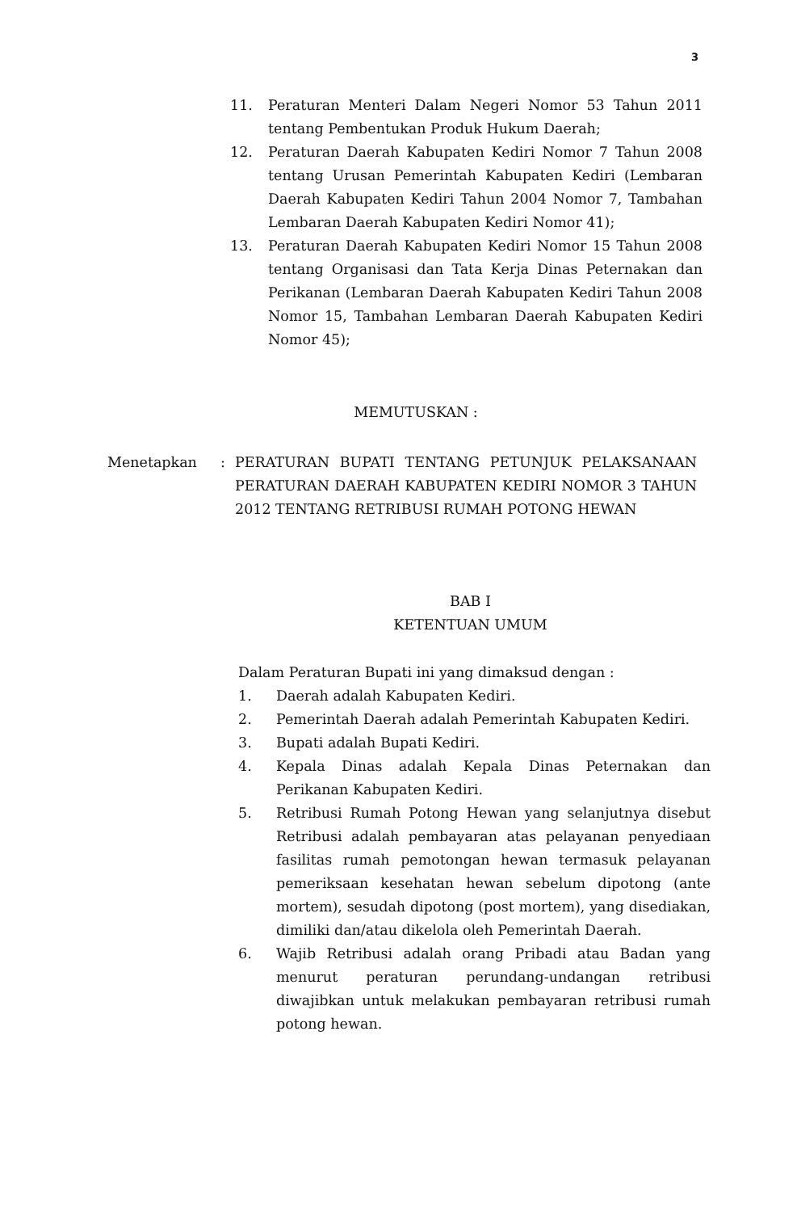3
11. Peraturan Menteri Dalam Negeri Nomor 53 Tahun 2011 tentang Pembentukan Produk Hukum Daerah;
12. Peraturan Daerah Kabupaten Kediri Nomor 7 Tahun 2008 tentang Urusan Pemerintah Kabupaten Kediri (Lembaran Daerah Kabupaten Kediri Tahun 2004 Nomor 7, Tambahan Lembaran Daerah Kabupaten Kediri Nomor 41);
13. Peraturan Daerah Kabupaten Kediri Nomor 15 Tahun 2008 tentang Organisasi dan Tata Kerja Dinas Peternakan dan Perikanan (Lembaran Daerah Kabupaten Kediri Tahun 2008 Nomor 15, Tambahan Lembaran Daerah Kabupaten Kediri Nomor 45);
MEMUTUSKAN :
Menetapkan : PERATURAN BUPATI TENTANG PETUNJUK PELAKSANAAN PERATURAN DAERAH KABUPATEN KEDIRI NOMOR 3 TAHUN 2012 TENTANG RETRIBUSI RUMAH POTONG HEWAN
BAB I
KETENTUAN UMUM
Dalam Peraturan Bupati ini yang dimaksud dengan :
1. Daerah adalah Kabupaten Kediri.
2. Pemerintah Daerah adalah Pemerintah Kabupaten Kediri.
3. Bupati adalah Bupati Kediri.
4. Kepala Dinas adalah Kepala Dinas Peternakan dan Perikanan Kabupaten Kediri.
5. Retribusi Rumah Potong Hewan yang selanjutnya disebut Retribusi adalah pembayaran atas pelayanan penyediaan fasilitas rumah pemotongan hewan termasuk pelayanan pemeriksaan kesehatan hewan sebelum dipotong (ante mortem), sesudah dipotong (post mortem), yang disediakan, dimiliki dan/atau dikelola oleh Pemerintah Daerah.
6. Wajib Retribusi adalah orang Pribadi atau Badan yang menurut peraturan perundang-undangan retribusi diwajibkan untuk melakukan pembayaran retribusi rumah potong hewan.